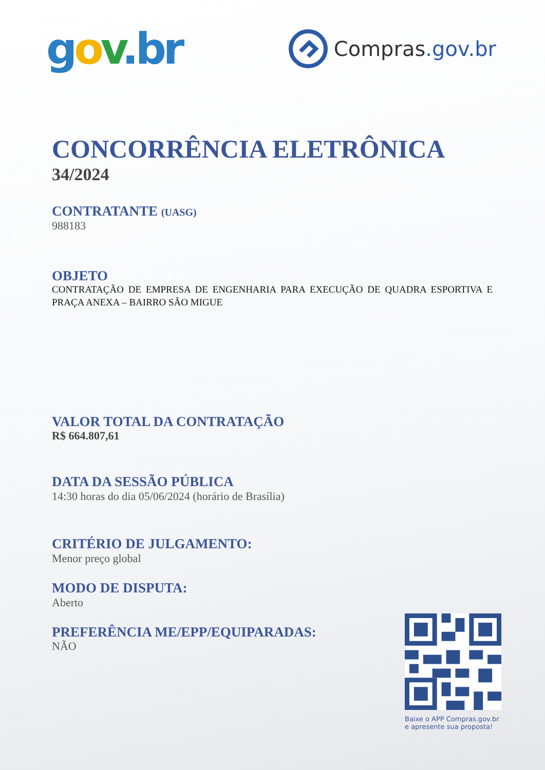gov.br
Compras.gov.br
CONCORRÊNCIA ELETRÔNICA
34/2024
CONTRATANTE (UASG)
988183
OBJETO
CONTRATAÇÃO DE EMPRESA DE ENGENHARIA PARA EXECUÇÃO DE QUADRA ESPORTIVA E PRAÇA ANEXA – BAIRRO SÃO MIGUE
VALOR TOTAL DA CONTRATAÇÃO
R$ 664.807,61
DATA DA SESSÃO PÚBLICA
14:30 horas do dia 05/06/2024 (horário de Brasília)
CRITÉRIO DE JULGAMENTO:
Menor preço global
MODO DE DISPUTA:
Aberto
PREFERÊNCIA ME/EPP/EQUIPARADAS:
NÃO
Baixe o APP Compras.gov.br e apresente sua proposta!